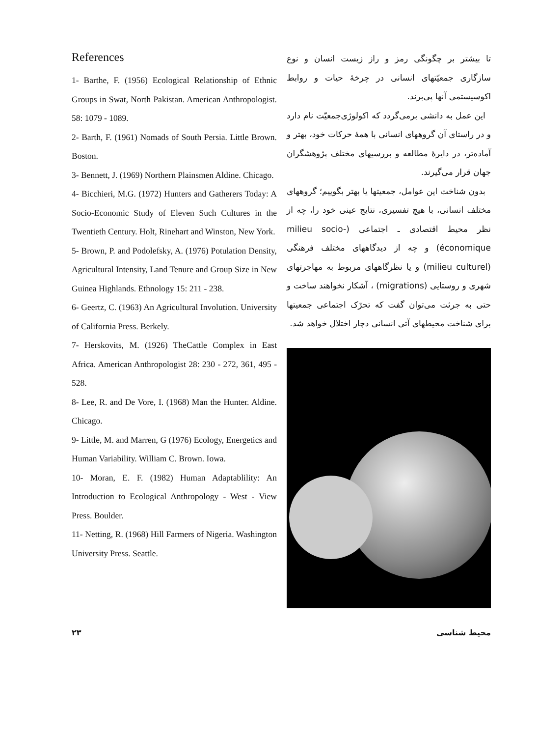References
1- Barthe, F. (1956) Ecological Relationship of Ethnic Groups in Swat, North Pakistan. American Anthropologist. 58: 1079 - 1089.
2- Barth, F. (1961) Nomads of South Persia. Little Brown. Boston.
3- Bennett, J. (1969) Northern Plainsmen Aldine. Chicago.
4- Bicchieri, M.G. (1972) Hunters and Gatherers Today: A Socio-Economic Study of Eleven Such Cultures in the Twentieth Century. Holt, Rinehart and Winston, New York.
5- Brown, P. and Podolefsky, A. (1976) Potulation Density, Agricultural Intensity, Land Tenure and Group Size in New Guinea Highlands. Ethnology 15: 211 - 238.
6- Geertz, C. (1963) An Agricultural Involution. University of California Press. Berkely.
7- Herskovits, M. (1926) TheCattle Complex in East Africa. American Anthropologist 28: 230 - 272, 361, 495 - 528.
8- Lee, R. and De Vore, I. (1968) Man the Hunter. Aldine. Chicago.
9- Little, M. and Marren, G (1976) Ecology, Energetics and Human Variability. William C. Brown. Iowa.
10- Moran, E. F. (1982) Human Adaptablility: An Introduction to Ecological Anthropology - West - View Press. Boulder.
11- Netting, R. (1968) Hill Farmers of Nigeria. Washington University Press. Seattle.
تا بیشتر بر چگونگی رمز و راز زیست انسان و نوع سازگاری جمعیّتهای انسانی در چرخهٔ حیات و روابط اکوسیستمی آنها پی‌برند.
این عمل به دانشی برمی‌گردد که اکولوژی‌جمعیّت نام دارد و در راستای آن گروههای انسانی با همهٔ حرکات خود، بهتر و آماده‌تر، در دایرهٔ مطالعه و بررسیهای مختلف پژوهشگران جهان قرار می‌گیرند.
بدون شناخت این عوامل، جمعیتها یا بهتر بگوییم؛ گروههای مختلف انسانی، با هیچ تفسیری، نتایج عینی خود را، چه از نظر محیط اقتصادی ـ اجتماعی (milieu socio-économique) و چه از دیدگاههای مختلف فرهنگی (milieu culturel) و یا نظرگاههای مربوط به مهاجرتهای شهری و روستایی (migrations) ، آشکار نخواهند ساخت و حتی به جرئت می‌توان گفت که تحرّک اجتماعی جمعیتها برای شناخت محیطهای آتی انسانی دچار اختلال خواهد شد.
۲۳ محیط شناسی